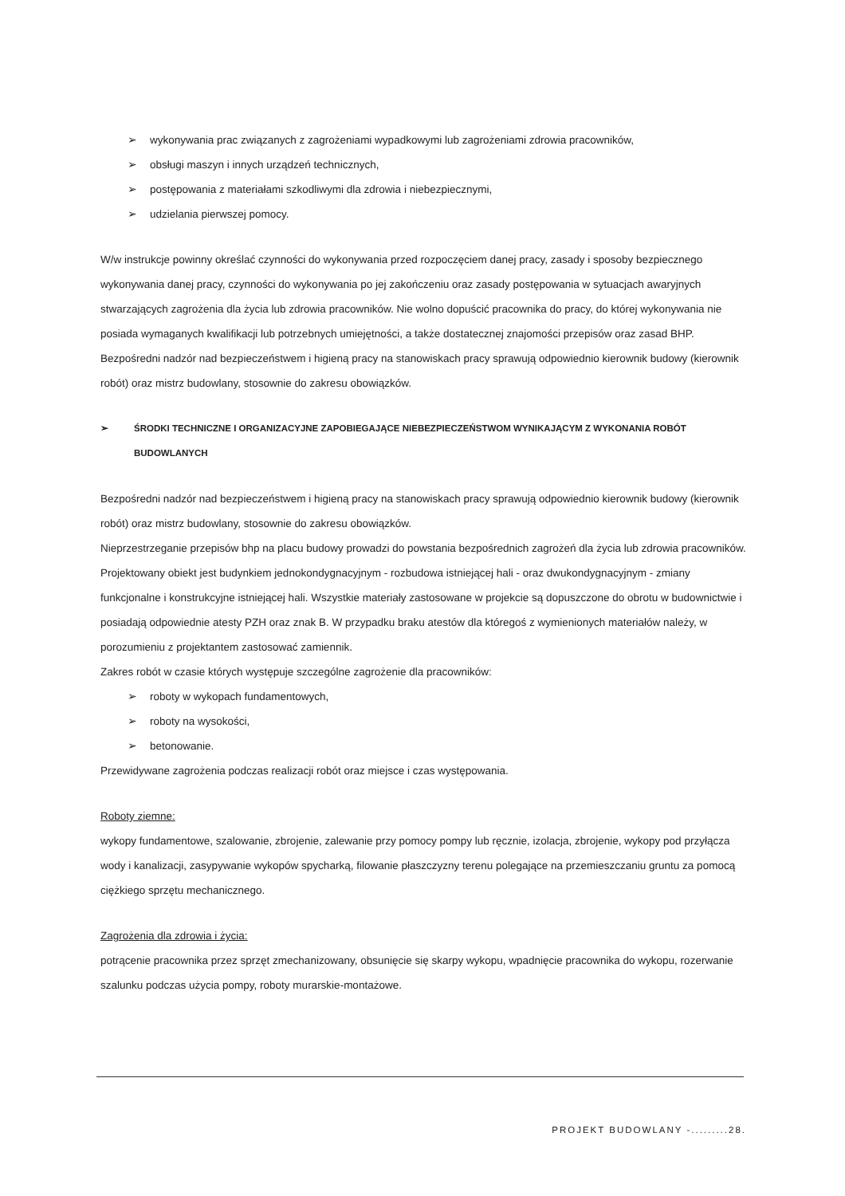➢ wykonywania prac związanych z zagrożeniami wypadkowymi lub zagrożeniami zdrowia pracowników,
➢ obsługi maszyn i innych urządzeń technicznych,
➢ postępowania z materiałami szkodliwymi dla zdrowia i niebezpiecznymi,
➢ udzielania pierwszej pomocy.
W/w instrukcje powinny określać czynności do wykonywania przed rozpoczęciem danej pracy, zasady i sposoby bezpiecznego wykonywania danej pracy, czynności do wykonywania po jej zakończeniu oraz zasady postępowania w sytuacjach awaryjnych stwarzających zagrożenia dla życia lub zdrowia pracowników. Nie wolno dopuścić pracownika do pracy, do której wykonywania nie posiada wymaganych kwalifikacji lub potrzebnych umiejętności, a także dostatecznej znajomości przepisów oraz zasad BHP. Bezpośredni nadzór nad bezpieczeństwem i higieną pracy na stanowiskach pracy sprawują odpowiednio kierownik budowy (kierownik robót) oraz mistrz budowlany, stosownie do zakresu obowiązków.
➢ ŚRODKI TECHNICZNE I ORGANIZACYJNE ZAPOBIEGAJĄCE NIEBEZPIECZEŃSTWOM WYNIKAJĄCYM Z WYKONANIA ROBÓT BUDOWLANYCH
Bezpośredni nadzór nad bezpieczeństwem i higieną pracy na stanowiskach pracy sprawują odpowiednio kierownik budowy (kierownik robót) oraz mistrz budowlany, stosownie do zakresu obowiązków.
Nieprzestrzeganie przepisów bhp na placu budowy prowadzi do powstania bezpośrednich zagrożeń dla życia lub zdrowia pracowników.
Projektowany obiekt jest budynkiem jednokondygnacyjnym - rozbudowa istniejącej hali - oraz dwukondygnacyjnym - zmiany funkcjonalne i konstrukcyjne istniejącej hali. Wszystkie materiały zastosowane w projekcie są dopuszczone do obrotu w budownictwie i posiadają odpowiednie atesty PZH oraz znak B. W przypadku braku atestów dla któregoś z wymienionych materiałów należy, w porozumieniu z projektantem zastosować zamiennik.
Zakres robót w czasie których występuje szczególne zagrożenie dla pracowników:
➢ roboty w wykopach fundamentowych,
➢ roboty na wysokości,
➢ betonowanie.
Przewidywane zagrożenia podczas realizacji robót oraz miejsce i czas występowania.
Roboty ziemne:
wykopy fundamentowe, szalowanie, zbrojenie, zalewanie przy pomocy pompy lub ręcznie, izolacja, zbrojenie, wykopy pod przyłącza wody i kanalizacji, zasypywanie wykopów spycharką, filowanie płaszczyzny terenu polegające na przemieszczaniu gruntu za pomocą ciężkiego sprzętu mechanicznego.
Zagrożenia dla zdrowia i życia:
potrącenie pracownika przez sprzęt zmechanizowany, obsunięcie się skarpy wykopu, wpadnięcie pracownika do wykopu, rozerwanie szalunku podczas użycia pompy, roboty murarskie-montażowe.
PROJEKT BUDOWLANY -.........28.